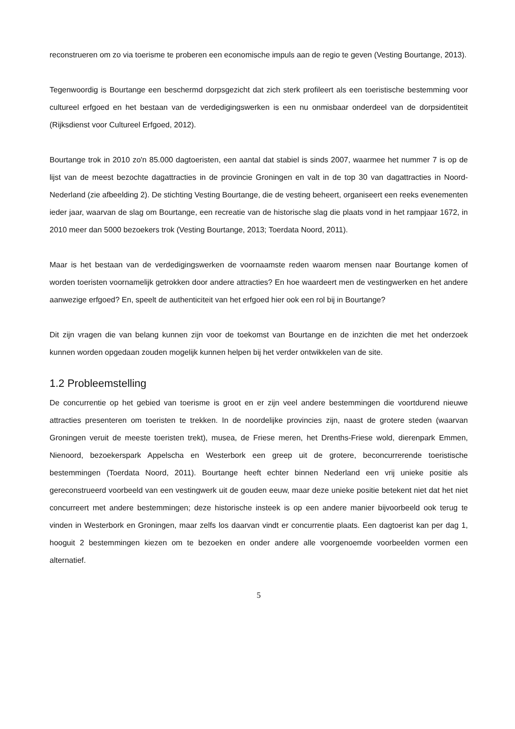reconstrueren om zo via toerisme te proberen een economische impuls aan de regio te geven (Vesting Bourtange, 2013).
Tegenwoordig is Bourtange een beschermd dorpsgezicht dat zich sterk profileert als een toeristische bestemming voor cultureel erfgoed en het bestaan van de verdedigingswerken is een nu onmisbaar onderdeel van de dorpsidentiteit (Rijksdienst voor Cultureel Erfgoed, 2012).
Bourtange trok in 2010 zo'n 85.000 dagtoeristen, een aantal dat stabiel is sinds 2007, waarmee het nummer 7 is op de lijst van de meest bezochte dagattracties in de provincie Groningen en valt in de top 30 van dagattracties in Noord-Nederland (zie afbeelding 2). De stichting Vesting Bourtange, die de vesting beheert, organiseert een reeks evenementen ieder jaar, waarvan de slag om Bourtange, een recreatie van de historische slag die plaats vond in het rampjaar 1672, in 2010 meer dan 5000 bezoekers trok (Vesting Bourtange, 2013; Toerdata Noord, 2011).
Maar is het bestaan van de verdedigingswerken de voornaamste reden waarom mensen naar Bourtange komen of worden toeristen voornamelijk getrokken door andere attracties? En hoe waardeert men de vestingwerken en het andere aanwezige erfgoed? En, speelt de authenticiteit van het erfgoed hier ook een rol bij in Bourtange?
Dit zijn vragen die van belang kunnen zijn voor de toekomst van Bourtange en de inzichten die met het onderzoek kunnen worden opgedaan zouden mogelijk kunnen helpen bij het verder ontwikkelen van de site.
1.2 Probleemstelling
De concurrentie op het gebied van toerisme is groot en er zijn veel andere bestemmingen die voortdurend nieuwe attracties presenteren om toeristen te trekken. In de noordelijke provincies zijn, naast de grotere steden (waarvan Groningen veruit de meeste toeristen trekt), musea, de Friese meren, het Drenths-Friese wold, dierenpark Emmen, Nienoord, bezoekerspark Appelscha en Westerbork een greep uit de grotere, beconcurrerende toeristische bestemmingen (Toerdata Noord, 2011). Bourtange heeft echter binnen Nederland een vrij unieke positie als gereconstrueerd voorbeeld van een vestingwerk uit de gouden eeuw, maar deze unieke positie betekent niet dat het niet concurreert met andere bestemmingen; deze historische insteek is op een andere manier bijvoorbeeld ook terug te vinden in Westerbork en Groningen, maar zelfs los daarvan vindt er concurrentie plaats. Een dagtoerist kan per dag 1, hooguit 2 bestemmingen kiezen om te bezoeken en onder andere alle voorgenoemde voorbeelden vormen een alternatief.
5